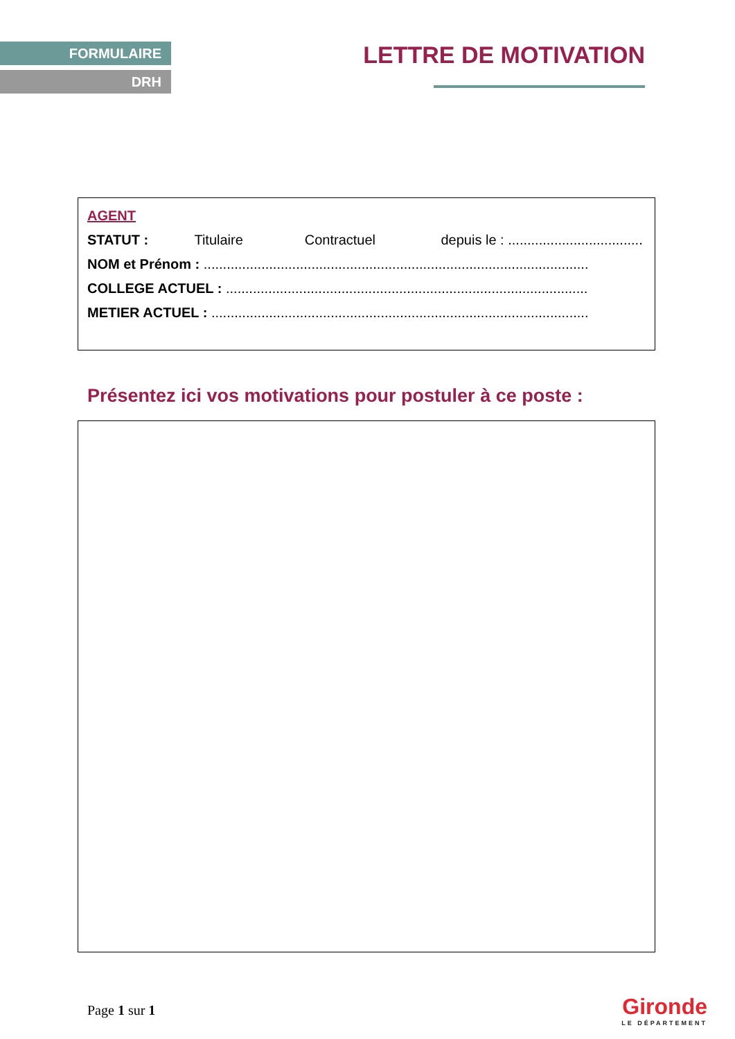FORMULAIRE
DRH
LETTRE DE MOTIVATION
AGENT
STATUT : Titulaire Contractuel depuis le : ...................................
NOM et Prénom : ....................................................................................................
COLLEGE ACTUEL : ..............................................................................................
METIER ACTUEL : ..................................................................................................
Présentez ici vos motivations pour postuler à ce poste :
Page 1 sur 1
Gironde
LE DÉPARTEMENT